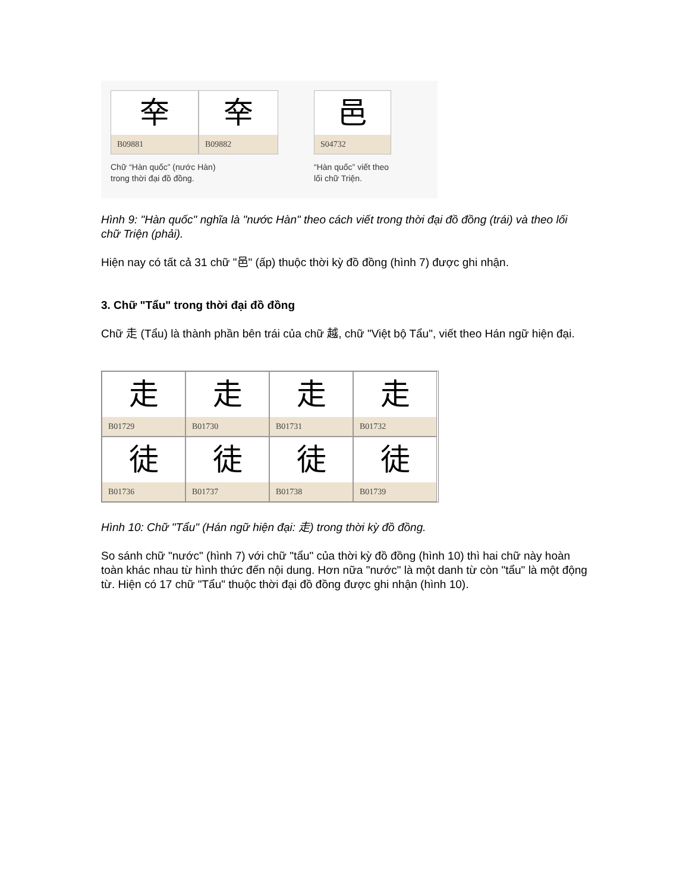㚔
B09881
㚔
B09882
Chữ “Hàn quốc” (nước Hàn)
trong thời đại đồ đồng.
邑
S04732
“Hàn quốc” viết theo
lối chữ Triện.
Hình 9: "Hàn quốc" nghĩa là "nước Hàn" theo cách viết trong thời đại đồ đồng (trái) và theo lối chữ Triện (phải).
Hiện nay có tất cả 31 chữ "邑" (ấp) thuộc thời kỳ đồ đồng (hình 7) được ghi nhận.
3. Chữ "Tẩu" trong thời đại đồ đồng
Chữ 走 (Tẩu) là thành phần bên trái của chữ 越, chữ "Việt bộ Tẩu", viết theo Hán ngữ hiện đại.
走
B01729
走
B01730
走
B01731
走
B01732
徒
B01736
徒
B01737
徒
B01738
徒
B01739
Hình 10: Chữ "Tẩu" (Hán ngữ hiện đại: 走) trong thời kỳ đồ đồng.
So sánh chữ "nước" (hình 7) với chữ "tẩu" của thời kỳ đồ đồng (hình 10) thì hai chữ này hoàn toàn khác nhau từ hình thức đến nội dung. Hơn nữa "nước" là một danh từ còn "tẩu" là một động từ. Hiện có 17 chữ "Tẩu" thuộc thời đại đồ đồng được ghi nhận (hình 10).